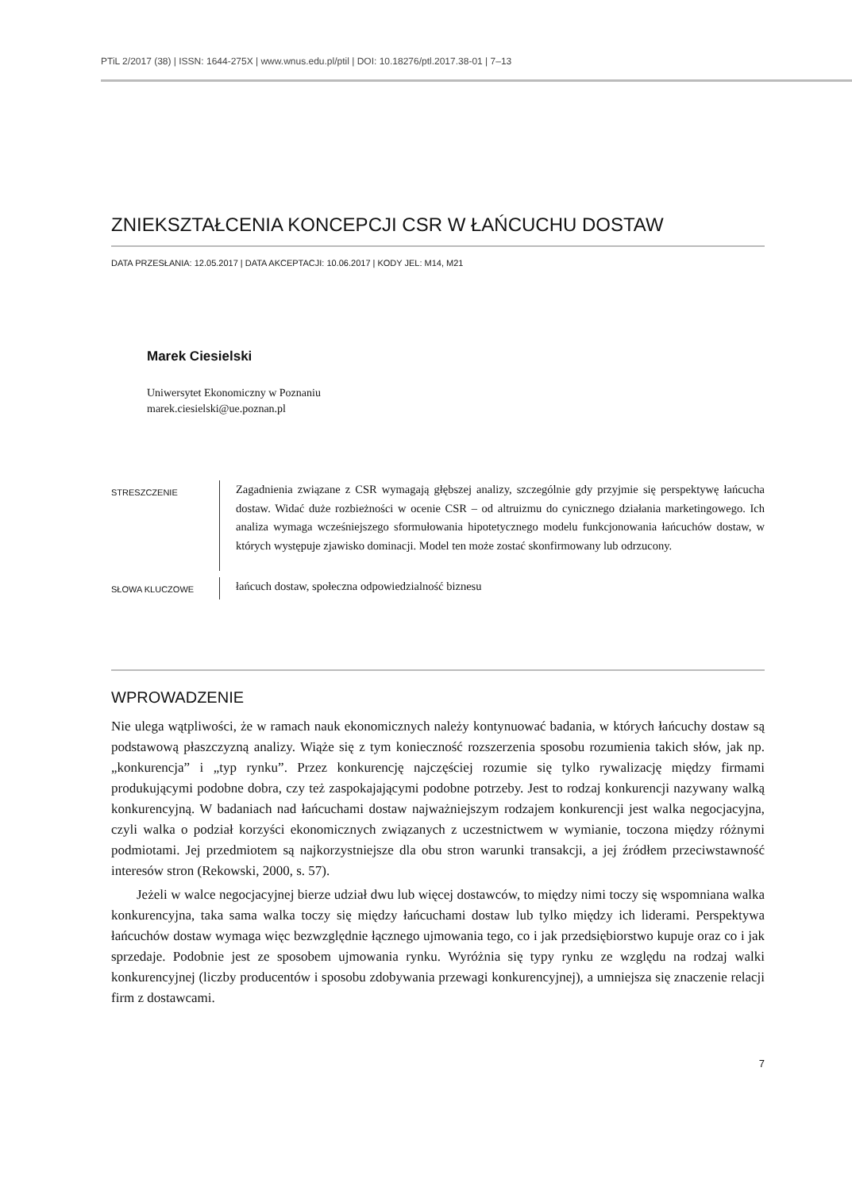PTiL 2/2017 (38) | ISSN: 1644-275X | www.wnus.edu.pl/ptil | DOI: 10.18276/ptl.2017.38-01 | 7–13
ZNIEKSZTAŁCENIA KONCEPCJI CSR W ŁAŃCUCHU DOSTAW
DATA PRZESŁANIA: 12.05.2017 | DATA AKCEPTACJI: 10.06.2017 | KODY JEL: M14, M21
Marek Ciesielski
Uniwersytet Ekonomiczny w Poznaniu
marek.ciesielski@ue.poznan.pl
STRESZCZENIE
Zagadnienia związane z CSR wymagają głębszej analizy, szczególnie gdy przyjmie się perspektywę łańcucha dostaw. Widać duże rozbieżności w ocenie CSR – od altruizmu do cynicznego działania marketingowego. Ich analiza wymaga wcześniejszego sformułowania hipotetycznego modelu funkcjonowania łańcuchów dostaw, w których występuje zjawisko dominacji. Model ten może zostać skonfirmowany lub odrzucony.
SŁOWA KLUCZOWE
łańcuch dostaw, społeczna odpowiedzialność biznesu
WPROWADZENIE
Nie ulega wątpliwości, że w ramach nauk ekonomicznych należy kontynuować badania, w których łańcuchy dostaw są podstawową płaszczyzną analizy. Wiąże się z tym konieczność rozszerzenia sposobu rozumienia takich słów, jak np. „konkurencja” i „typ rynku”. Przez konkurencję najczęściej rozumie się tylko rywalizację między firmami produkującymi podobne dobra, czy też zaspokajającymi podobne potrzeby. Jest to rodzaj konkurencji nazywany walką konkurencyjną. W badaniach nad łańcuchami dostaw najważniejszym rodzajem konkurencji jest walka negocjacyjna, czyli walka o podział korzyści ekonomicznych związanych z uczestnictwem w wymianie, toczona między różnymi podmiotami. Jej przedmiotem są najkorzystniejsze dla obu stron warunki transakcji, a jej źródłem przeciwstawność interesów stron (Rekowski, 2000, s. 57).
Jeżeli w walce negocjacyjnej bierze udział dwu lub więcej dostawców, to między nimi toczy się wspomniana walka konkurencyjna, taka sama walka toczy się między łańcuchami dostaw lub tylko między ich liderami. Perspektywa łańcuchów dostaw wymaga więc bezwzględnie łącznego ujmowania tego, co i jak przedsiębiorstwo kupuje oraz co i jak sprzedaje. Podobnie jest ze sposobem ujmowania rynku. Wyróżnia się typy rynku ze względu na rodzaj walki konkurencyjnej (liczby producentów i sposobu zdobywania przewagi konkurencyjnej), a umniejsza się znaczenie relacji firm z dostawcami.
7